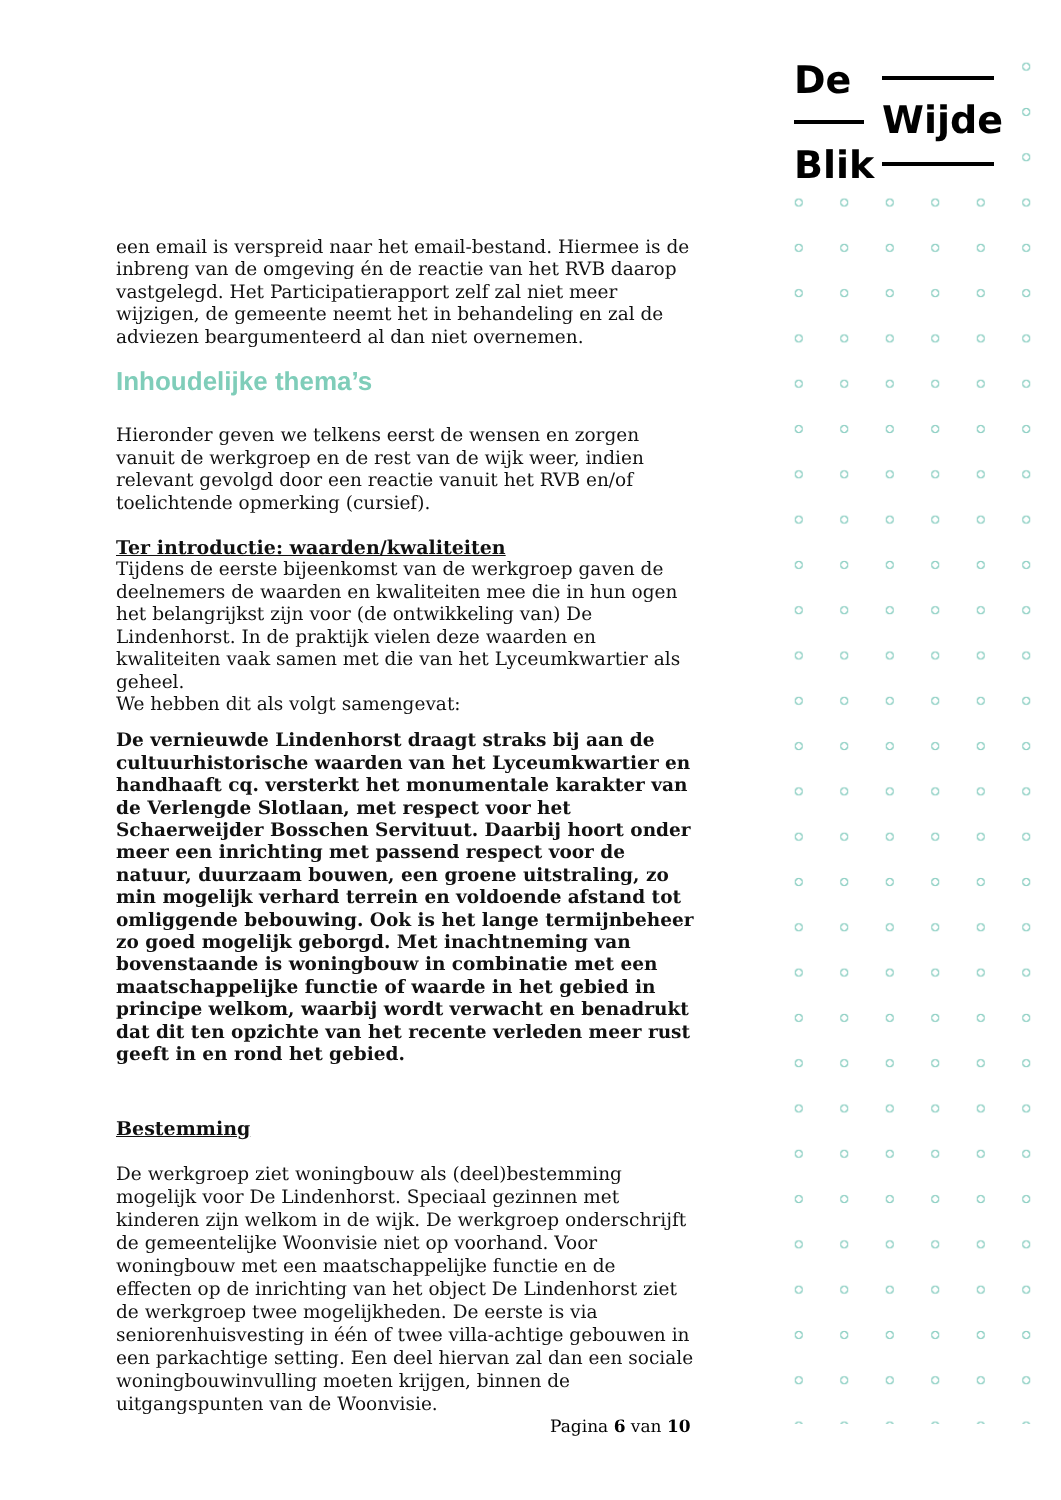De
Wijde
Blik
een email is verspreid naar het email-bestand. Hiermee is de inbreng van de omgeving én de reactie van het RVB daarop vastgelegd. Het Participatierapport zelf zal niet meer wijzigen, de gemeente neemt het in behandeling en zal de adviezen beargumenteerd al dan niet overnemen.
Inhoudelijke thema’s
Hieronder geven we telkens eerst de wensen en zorgen vanuit de werkgroep en de rest van de wijk weer, indien relevant gevolgd door een reactie vanuit het RVB en/of toelichtende opmerking (cursief).
Ter introductie: waarden/kwaliteiten
Tijdens de eerste bijeenkomst van de werkgroep gaven de deelnemers de waarden en kwaliteiten mee die in hun ogen het belangrijkst zijn voor (de ontwikkeling van) De Lindenhorst. In de praktijk vielen deze waarden en kwaliteiten vaak samen met die van het Lyceumkwartier als geheel.
We hebben dit als volgt samengevat:
De vernieuwde Lindenhorst draagt straks bij aan de cultuurhistorische waarden van het Lyceumkwartier en handhaaft cq. versterkt het monumentale karakter van de Verlengde Slotlaan, met respect voor het Schaerweijder Bosschen Servituut. Daarbij hoort onder meer een inrichting met passend respect voor de natuur, duurzaam bouwen, een groene uitstraling, zo min mogelijk verhard terrein en voldoende afstand tot omliggende bebouwing. Ook is het lange termijnbeheer zo goed mogelijk geborgd. Met inachtneming van bovenstaande is woningbouw in combinatie met een maatschappelijke functie of waarde in het gebied in principe welkom, waarbij wordt verwacht en benadrukt dat dit ten opzichte van het recente verleden meer rust geeft in en rond het gebied.
Bestemming
De werkgroep ziet woningbouw als (deel)bestemming mogelijk voor De Lindenhorst. Speciaal gezinnen met kinderen zijn welkom in de wijk. De werkgroep onderschrijft de gemeentelijke Woonvisie niet op voorhand. Voor woningbouw met een maatschappelijke functie en de effecten op de inrichting van het object De Lindenhorst ziet de werkgroep twee mogelijkheden. De eerste is via seniorenhuisvesting in één of twee villa-achtige gebouwen in een parkachtige setting. Een deel hiervan zal dan een sociale woningbouwinvulling moeten krijgen, binnen de uitgangspunten van de Woonvisie.
Pagina 6 van 10